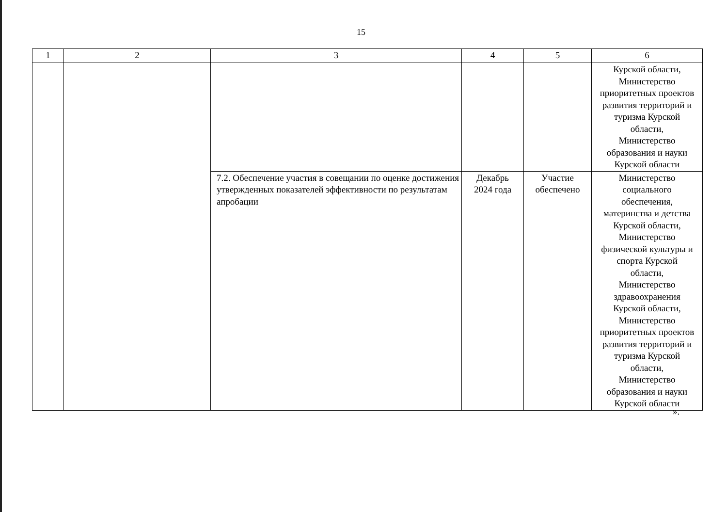15
| 1 | 2 | 3 | 4 | 5 | 6 |
| --- | --- | --- | --- | --- | --- |
| | | | | | Курской области, Министерство приоритетных проектов развития территорий и туризма Курской области, Министерство образования и науки Курской области |
| | | 7.2. Обеспечение участия в совещании по оценке достижения утвержденных показателей эффективности по результатам апробации | Декабрь 2024 года | Участие обеспечено | Министерство социального обеспечения, материнства и детства Курской области, Министерство физической культуры и спорта Курской области, Министерство здравоохранения Курской области, Министерство приоритетных проектов развития территорий и туризма Курской области, Министерство образования и науки Курской области |
».